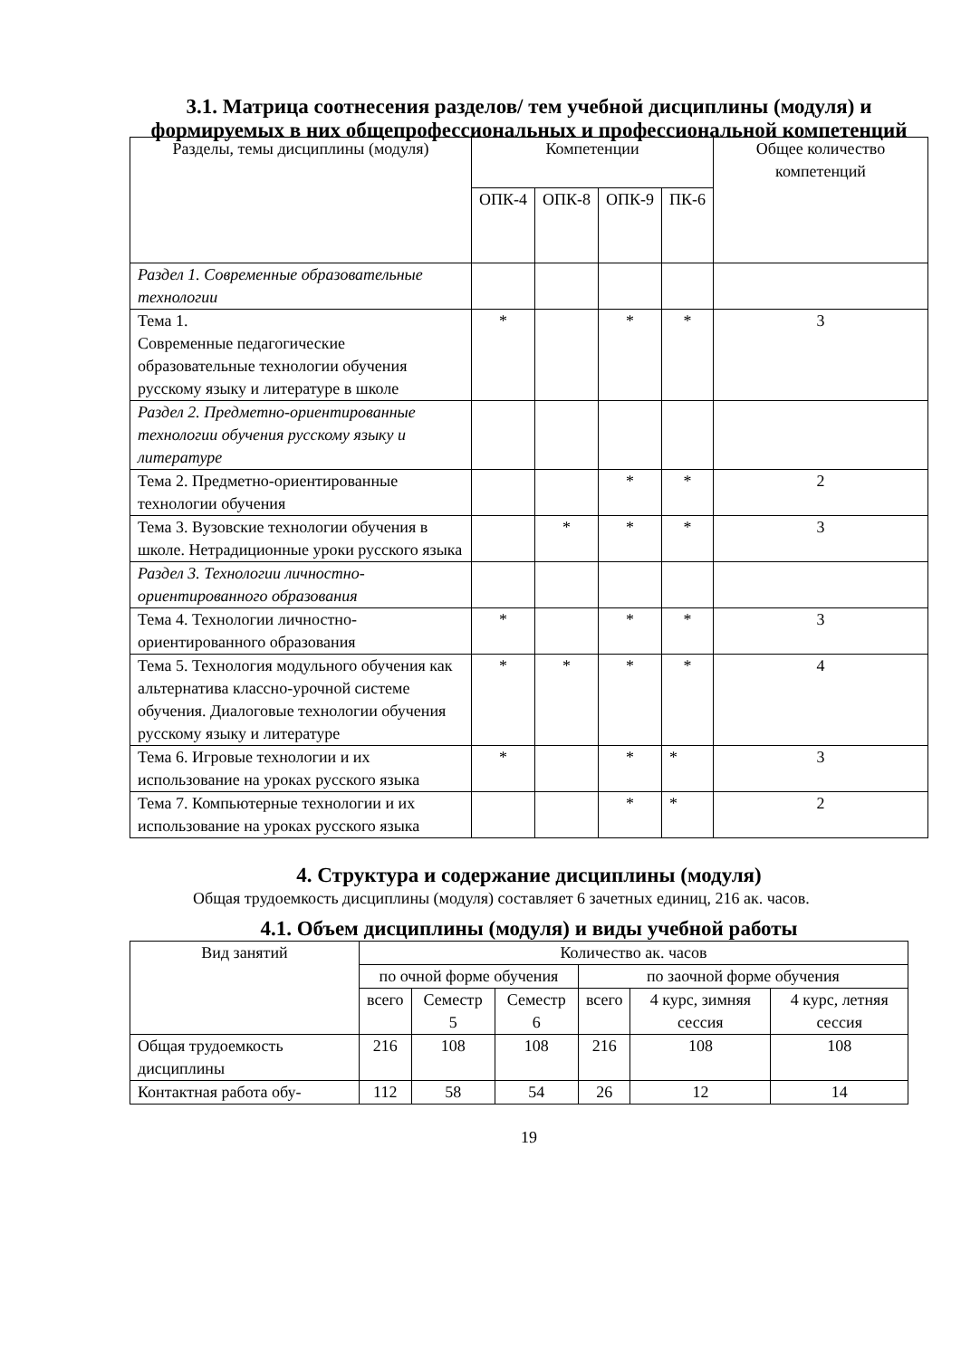3.1. Матрица соотнесения разделов/ тем учебной дисциплины (модуля) и формируемых в них общепрофессиональных и профессиональной компетенций
| Разделы, темы дисциплины (модуля) | Компетенции | | | | Общее количество компетенций |
| --- | --- | --- | --- | --- | --- |
| | ОПК-4 | ОПК-8 | ОПК-9 | ПК-6 | |
| Раздел 1. Современные образовательные технологии | | | | | |
| Тема 1. Современные педагогические образовательные технологии обучения русскому языку и литературе в школе | * | | * | * | 3 |
| Раздел 2. Предметно-ориентированные технологии обучения русскому языку и литературе | | | | | |
| Тема 2. Предметно-ориентированные технологии обучения | | | * | * | 2 |
| Тема 3. Вузовские технологии обучения в школе. Нетрадиционные уроки русского языка | | * | * | * | 3 |
| Раздел 3. Технологии личностно-ориентированного образования | | | | | |
| Тема 4. Технологии личностно-ориентированного образования | * | | * | * | 3 |
| Тема 5. Технология модульного обучения как альтернатива классно-урочной системе обучения. Диалоговые технологии обучения русскому языку и литературе | * | * | * | * | 4 |
| Тема 6. Игровые технологии и их использование на уроках русского языка | * | | * | * | 3 |
| Тема 7. Компьютерные технологии и их использование на уроках русского языка | | | * | * | 2 |
4. Структура и содержание дисциплины (модуля)
Общая трудоемкость дисциплины (модуля) составляет 6 зачетных единиц, 216 ак. часов.
4.1. Объем дисциплины (модуля) и виды учебной работы
| Вид занятий | Количество ак. часов | | | | | |
| | по очной форме обучения | | | по заочной форме обучения | | |
| | всего | Семестр 5 | Семестр 6 | всего | 4 курс, зимняя сессия | 4 курс, летняя сессия |
| Общая трудоемкость дисциплины | 216 | 108 | 108 | 216 | 108 | 108 |
| Контактная работа обу- | 112 | 58 | 54 | 26 | 12 | 14 |
19